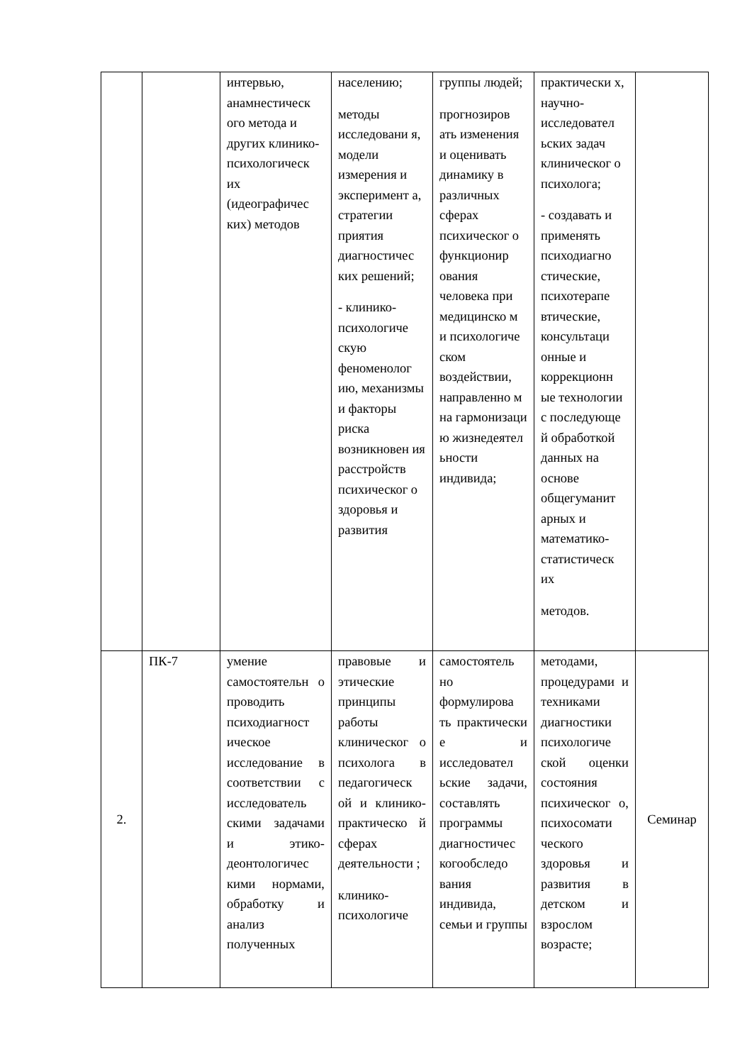| | | интервью, анамнестическ ого метода и других клинико-психологическ их (идеографичес ких) методов | населению; методы исследовани я, модели измерения и эксперимент а, стратегии приятия диагностичес ких решений; - клинико-психологиче скую феноменолог ию, механизмы и факторы риска возникновен ия расстройств психическог о здоровья и развития | группы людей; прогнозиров ать изменения и оценивать динамику в различных сферах психическог о функционир ования человека при медицинско м и психологиче ском воздействии, направленно м на гармонизаци ю жизнедеятел ьности индивида; | практически х, научно-исследовател ьских задач клиническог о психолога; - создавать и применять психодиагно стические, психотерапе втические, консультаци онные и коррекционн ые технологии с последующе й обработкой данных на основе общегуманит арных и математико-статистическ их методов. | |
| 2. | ПК-7 | умение самостоятельн о проводить психодиагност ическое исследование в соответствии с исследователь скими задачами и этико-деонтологичес кими нормами, обработку и анализ полученных | правовые и этические принципы работы клиническог о психолога в педагогическ ой и клинико-практическо й сферах деятельности ; клинико-психологиче | самостоятель но формулирова ть практически е и исследовател ьские задачи, составлять программы диагностичес когообследо вания индивида, семьи и группы | методами, процедурами и техниками диагностики психологиче ской оценки состояния психическог о, психосомати ческого здоровья и развития в детском и взрослом возрасте; | Семинар |